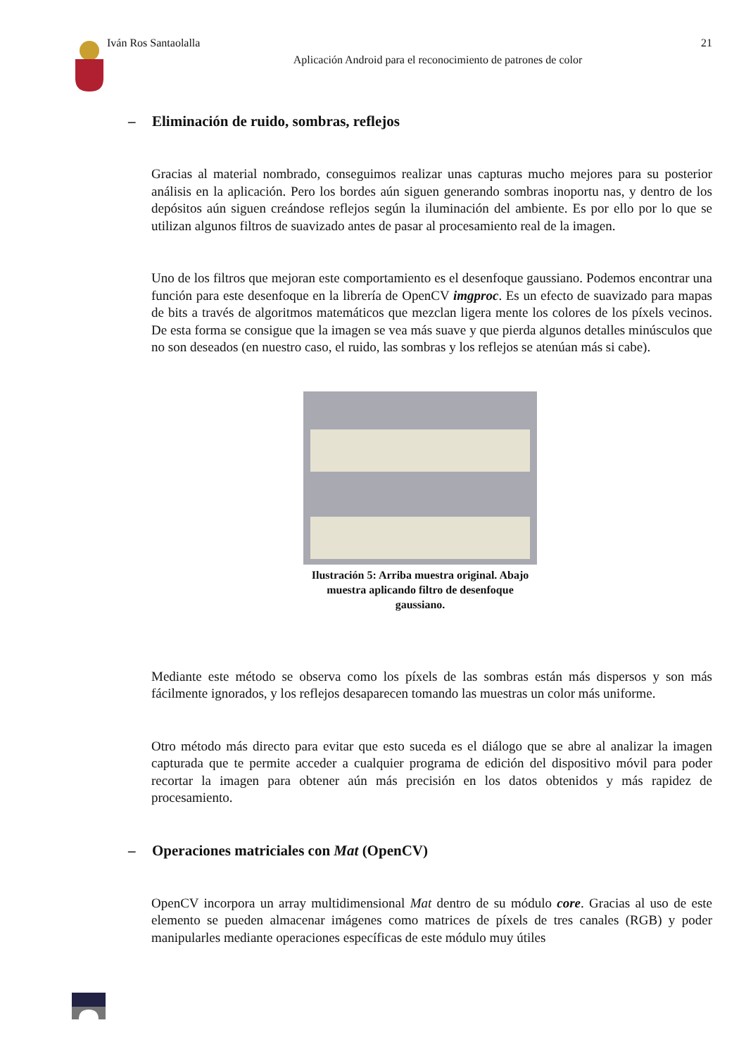Iván Ros Santaolalla 21
Aplicación Android para el reconocimiento de patrones de color
– Eliminación de ruido, sombras, reflejos
Gracias al material nombrado, conseguimos realizar unas capturas mucho mejores para su posterior análisis en la aplicación. Pero los bordes aún siguen generando sombras inoportu nas, y dentro de los depósitos aún siguen creándose reflejos según la iluminación del ambiente. Es por ello por lo que se utilizan algunos filtros de suavizado antes de pasar al procesamiento real de la imagen.
Uno de los filtros que mejoran este comportamiento es el desenfoque gaussiano. Podemos encontrar una función para este desenfoque en la librería de OpenCV imgproc. Es un efecto de suavizado para mapas de bits a través de algoritmos matemáticos que mezclan ligera mente los colores de los píxels vecinos. De esta forma se consigue que la imagen se vea más suave y que pierda algunos detalles minúsculos que no son deseados (en nuestro caso, el ruido, las sombras y los reflejos se atenúan más si cabe).
Ilustración 5: Arriba muestra original. Abajo muestra aplicando filtro de desenfoque gaussiano.
Mediante este método se observa como los píxels de las sombras están más dispersos y son más fácilmente ignorados, y los reflejos desaparecen tomando las muestras un color más uniforme.
Otro método más directo para evitar que esto suceda es el diálogo que se abre al analizar la imagen capturada que te permite acceder a cualquier programa de edición del dispositivo móvil para poder recortar la imagen para obtener aún más precisión en los datos obtenidos y más rapidez de procesamiento.
– Operaciones matriciales con Mat (OpenCV)
OpenCV incorpora un array multidimensional Mat dentro de su módulo core. Gracias al uso de este elemento se pueden almacenar imágenes como matrices de píxels de tres canales (RGB) y poder manipularles mediante operaciones específicas de este módulo muy útiles